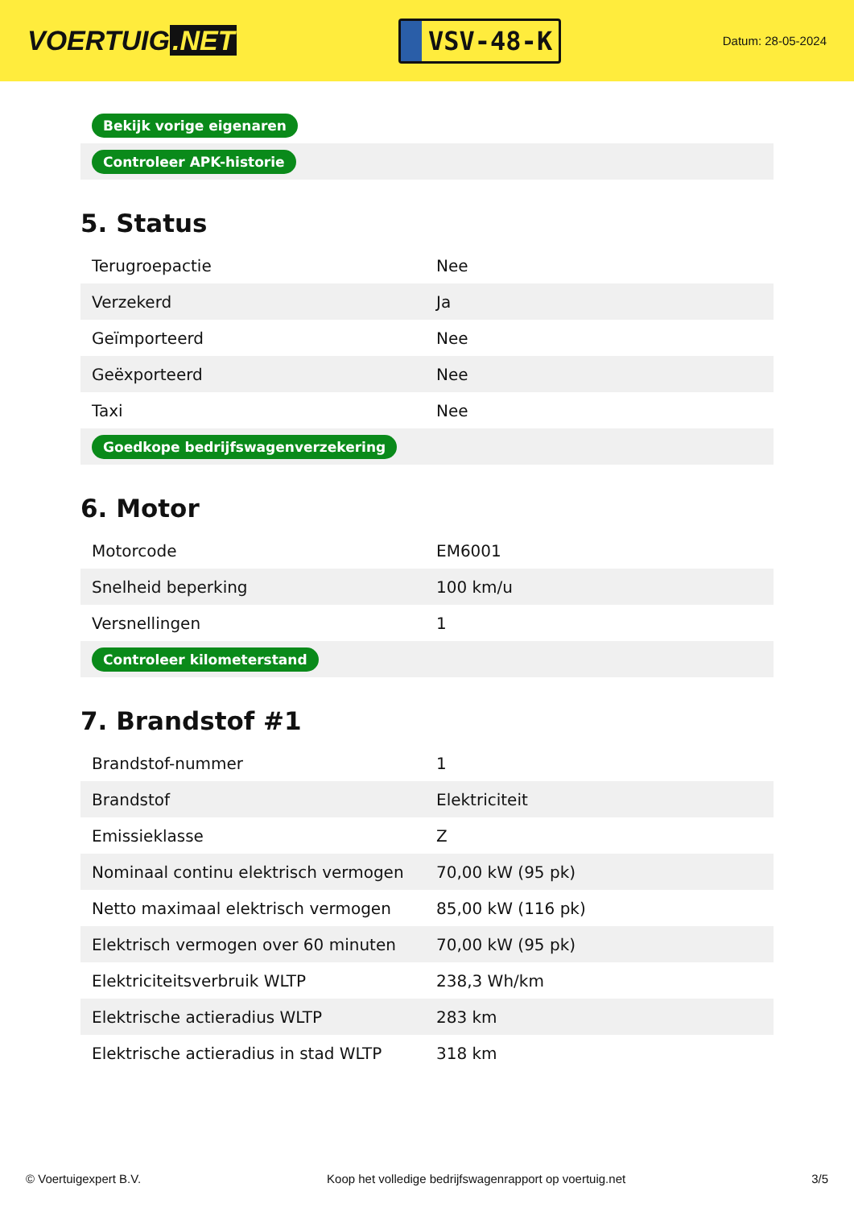VOERTUIG.NET
VSV-48-K
Datum: 28-05-2024
| Bekijk vorige eigenaren |
| Controleer APK-historie |
5. Status
| Terugroepactie | Nee |
| Verzekerd | Ja |
| Geïmporteerd | Nee |
| Geëxporteerd | Nee |
| Taxi | Nee |
| Goedkope bedrijfswagenverzekering | |
6. Motor
| Motorcode | EM6001 |
| Snelheid beperking | 100 km/u |
| Versnellingen | 1 |
| Controleer kilometerstand | |
7. Brandstof #1
| Brandstof-nummer | 1 |
| Brandstof | Elektriciteit |
| Emissieklasse | Z |
| Nominaal continu elektrisch vermogen | 70,00 kW (95 pk) |
| Netto maximaal elektrisch vermogen | 85,00 kW (116 pk) |
| Elektrisch vermogen over 60 minuten | 70,00 kW (95 pk) |
| Elektriciteitsverbruik WLTP | 238,3 Wh/km |
| Elektrische actieradius WLTP | 283 km |
| Elektrische actieradius in stad WLTP | 318 km |
© Voertuigexpert B.V. Koop het volledige bedrijfswagenrapport op voertuig.net 3/5